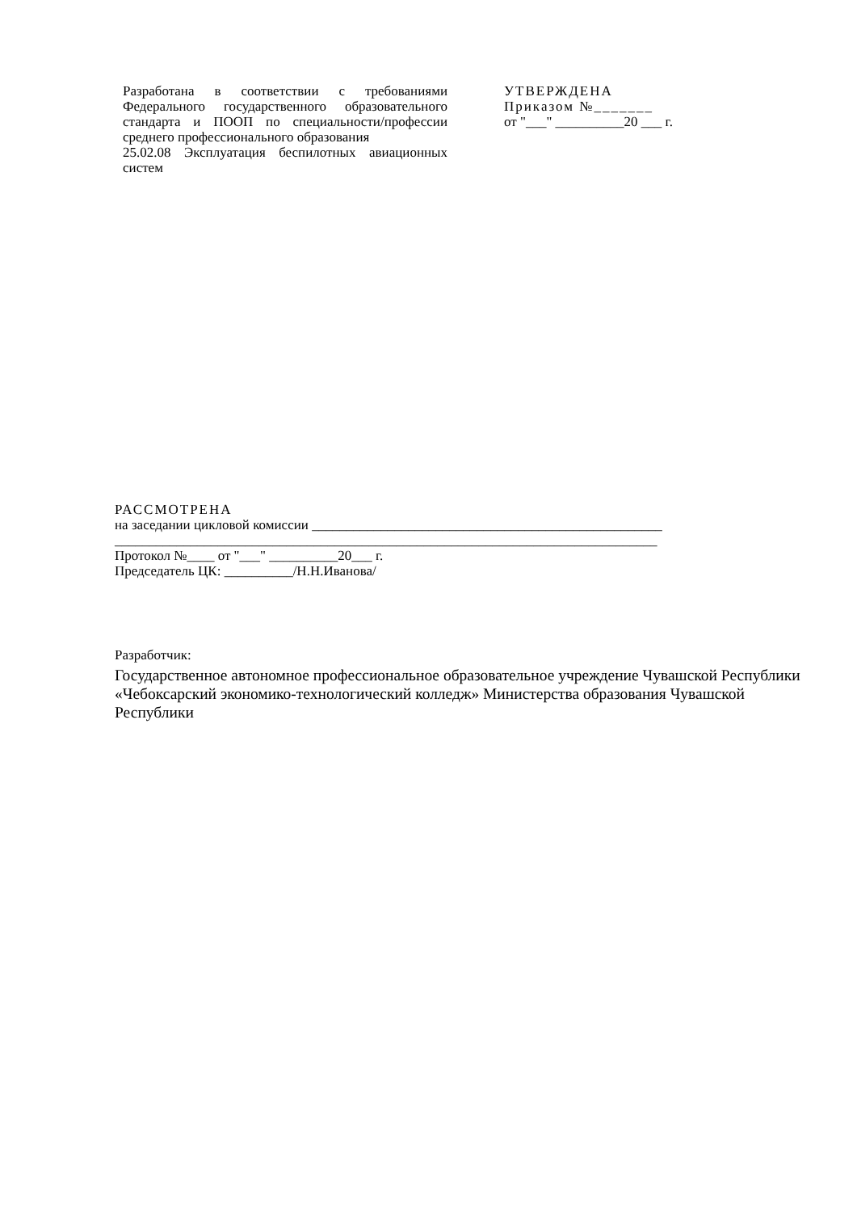Разработана в соответствии с требованиями Федерального государственного образовательного стандарта и ПООП по специальности/профессии среднего профессионального образования
25.02.08 Эксплуатация беспилотных авиационных систем
УТВЕРЖДЕНА
Приказом №_______
от "___" __________20 ___ г.
РАССМОТРЕНА
на заседании цикловой комиссии ___________________________________________________
_______________________________________________________________________________
Протокол №____ от "___" __________20___ г.
Председатель ЦК: __________/Н.Н.Иванова/
Разработчик:
Государственное автономное профессиональное образовательное учреждение Чувашской Республики «Чебоксарский экономико-технологический колледж» Министерства образования Чувашской Республики